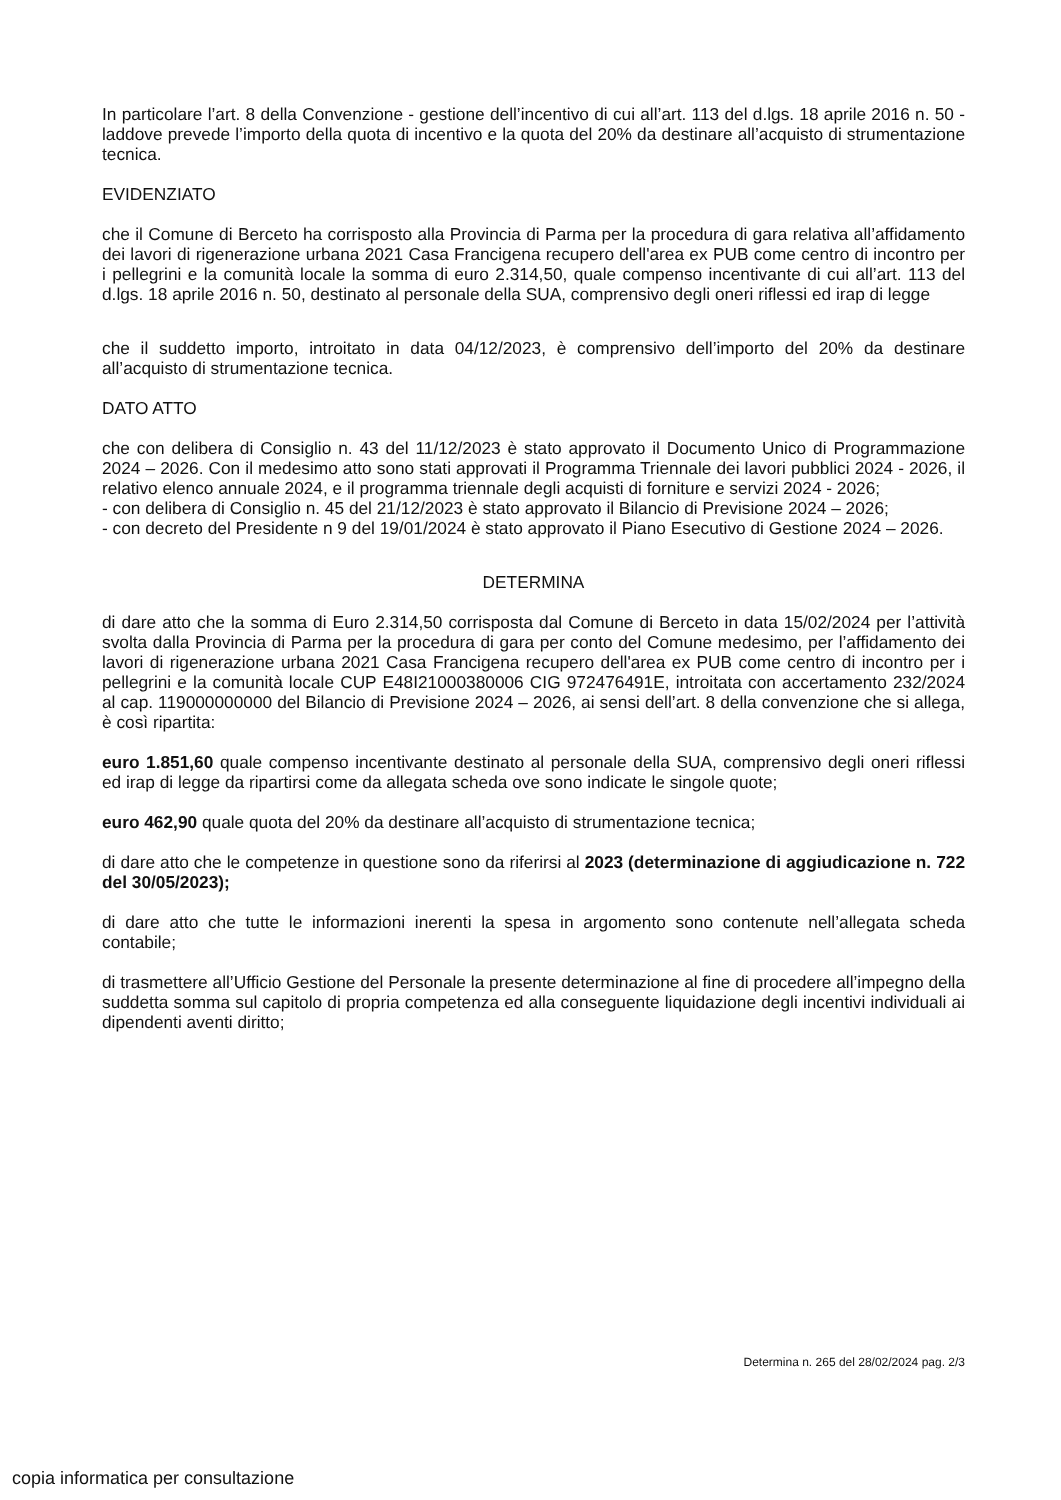In particolare l’art. 8 della Convenzione - gestione dell’incentivo di cui all’art. 113 del d.lgs. 18 aprile 2016 n. 50 - laddove prevede l’importo della quota di incentivo e la quota del 20% da destinare all’acquisto di strumentazione tecnica.
EVIDENZIATO
che il Comune di Berceto ha corrisposto alla Provincia di Parma per la procedura di gara relativa all’affidamento dei lavori di rigenerazione urbana 2021 Casa Francigena recupero dell'area ex PUB come centro di incontro per i pellegrini e la comunità locale la somma di euro 2.314,50, quale compenso incentivante di cui all’art. 113 del d.lgs. 18 aprile 2016 n. 50, destinato al personale della SUA, comprensivo degli oneri riflessi ed irap di legge
che il suddetto importo, introitato in data 04/12/2023, è comprensivo dell’importo del 20% da destinare all’acquisto di strumentazione tecnica.
DATO ATTO
che con delibera di Consiglio n. 43 del 11/12/2023 è stato approvato il Documento Unico di Programmazione 2024 – 2026. Con il medesimo atto sono stati approvati il Programma Triennale dei lavori pubblici 2024 - 2026, il relativo elenco annuale 2024, e il programma triennale degli acquisti di forniture e servizi 2024 - 2026;
- con delibera di Consiglio n. 45 del 21/12/2023 è stato approvato il Bilancio di Previsione 2024 – 2026;
- con decreto del Presidente n 9 del 19/01/2024 è stato approvato il Piano Esecutivo di Gestione 2024 – 2026.
DETERMINA
di dare atto che la somma di Euro 2.314,50 corrisposta dal Comune di Berceto in data 15/02/2024 per l’attività svolta dalla Provincia di Parma per la procedura di gara per conto del Comune medesimo, per l’affidamento dei lavori di rigenerazione urbana 2021 Casa Francigena recupero dell'area ex PUB come centro di incontro per i pellegrini e la comunità locale CUP E48I21000380006 CIG 972476491E, introitata con accertamento 232/2024 al cap. 119000000000 del Bilancio di Previsione 2024 – 2026, ai sensi dell’art. 8 della convenzione che si allega, è così ripartita:
euro 1.851,60 quale compenso incentivante destinato al personale della SUA, comprensivo degli oneri riflessi ed irap di legge da ripartirsi come da allegata scheda ove sono indicate le singole quote;
euro 462,90 quale quota del 20% da destinare all’acquisto di strumentazione tecnica;
di dare atto che le competenze in questione sono da riferirsi al 2023 (determinazione di aggiudicazione n. 722 del 30/05/2023);
di dare atto che tutte le informazioni inerenti la spesa in argomento sono contenute nell’allegata scheda contabile;
di trasmettere all’Ufficio Gestione del Personale la presente determinazione al fine di procedere all’impegno della suddetta somma sul capitolo di propria competenza ed alla conseguente liquidazione degli incentivi individuali ai dipendenti aventi diritto;
Determina n. 265 del 28/02/2024 pag. 2/3
copia informatica per consultazione